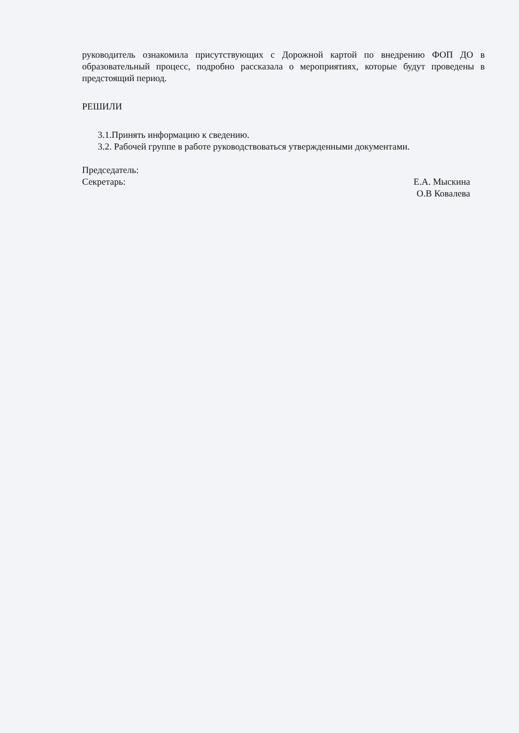руководитель ознакомила присутствующих с Дорожной картой по внедрению ФОП ДО в образовательный процесс, подробно рассказала о мероприятиях, которые будут проведены в предстоящий период.
РЕШИЛИ
3.1.Принять информацию к сведению.
3.2. Рабочей группе в работе руководствоваться утвержденными документами.
Председатель:
Секретарь:
Е.А. Мыскина
О.В Ковалева